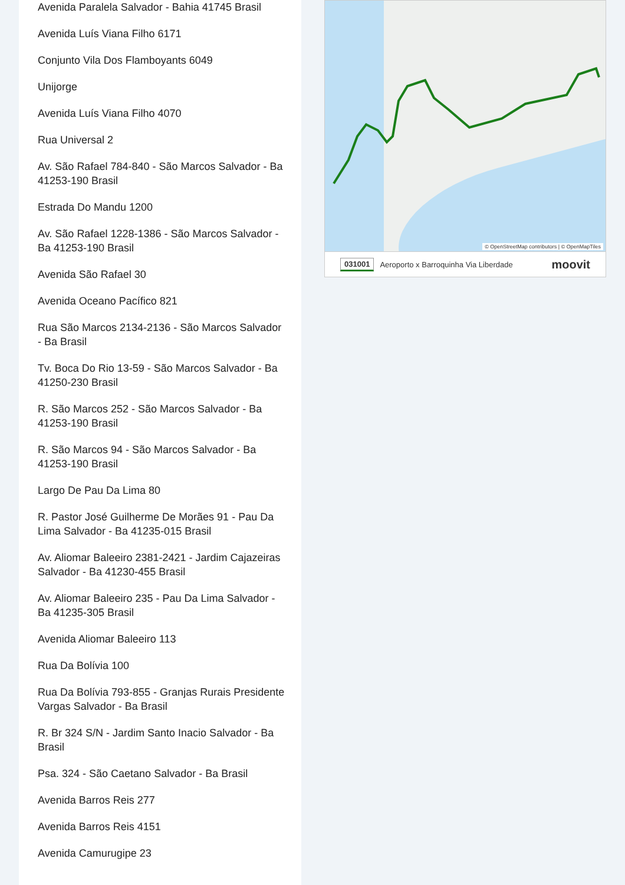Avenida Paralela Salvador - Bahia 41745 Brasil
Avenida Luís Viana Filho 6171
Conjunto Vila Dos Flamboyants 6049
Unijorge
Avenida Luís Viana Filho 4070
Rua Universal 2
Av. São Rafael 784-840 - São Marcos Salvador - Ba 41253-190 Brasil
Estrada Do Mandu 1200
Av. São Rafael 1228-1386 - São Marcos Salvador - Ba 41253-190 Brasil
Avenida São Rafael 30
Avenida Oceano Pacífico 821
Rua São Marcos 2134-2136 - São Marcos Salvador - Ba Brasil
Tv. Boca Do Rio 13-59 - São Marcos Salvador - Ba 41250-230 Brasil
R. São Marcos 252 - São Marcos Salvador - Ba 41253-190 Brasil
R. São Marcos 94 - São Marcos Salvador - Ba 41253-190 Brasil
Largo De Pau Da Lima 80
R. Pastor José Guilherme De Morães 91 - Pau Da Lima Salvador - Ba 41235-015 Brasil
Av. Aliomar Baleeiro 2381-2421 - Jardim Cajazeiras Salvador - Ba 41230-455 Brasil
Av. Aliomar Baleeiro 235 - Pau Da Lima Salvador - Ba 41235-305 Brasil
Avenida Aliomar Baleeiro 113
Rua Da Bolívia 100
Rua Da Bolívia 793-855 - Granjas Rurais Presidente Vargas Salvador - Ba Brasil
R. Br 324 S/N - Jardim Santo Inacio Salvador - Ba Brasil
Psa. 324 - São Caetano Salvador - Ba Brasil
Avenida Barros Reis 277
Avenida Barros Reis 4151
Avenida Camurugipe 23
© OpenStreetMap contributors | © OpenMapTiles
031001 Aeroporto x Barroquinha Via Liberdade moovit